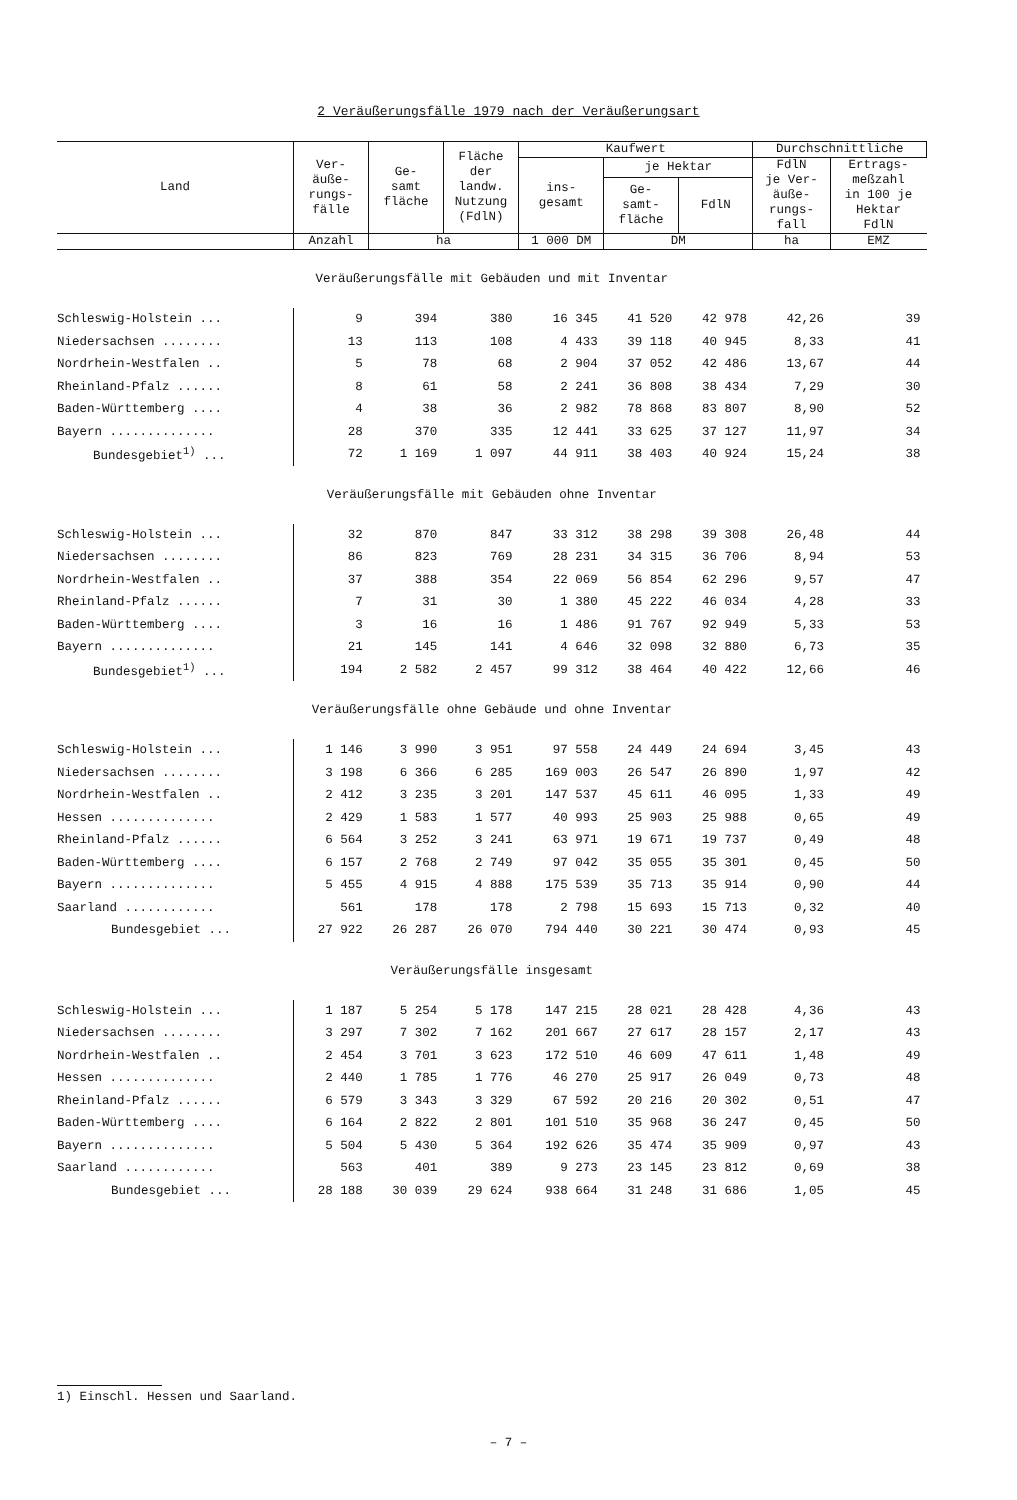2 Veräußerungsfälle 1979 nach der Veräußerungsart
| Land | Ver- äuße- rungs- fälle | Ge- samt fläche | Fläche der landw. Nutzung (FdlN) | Kaufwert | | | Durchschnittliche | |
| --- | --- | --- | --- | --- | --- | --- | --- | --- |
| | | | | ins- gesamt | je Hektar | | FdlN je Ver- äuße- rungs- fall | Ertrags- meßzahl in 100 je Hektar FdlN |
| | | | | | Ge- samt- fläche | FdlN | | |
| | Anzahl | ha | | 1 000 DM | DM | | ha | EMZ |
| Veräußerungsfälle mit Gebäuden und mit Inventar | | | | | | | | |
| Schleswig-Holstein ... | 9 | 394 | 380 | 16 345 | 41 520 | 42 978 | 42,26 | 39 |
| Niedersachsen ........ | 13 | 113 | 108 | 4 433 | 39 118 | 40 945 | 8,33 | 41 |
| Nordrhein-Westfalen .. | 5 | 78 | 68 | 2 904 | 37 052 | 42 486 | 13,67 | 44 |
| Rheinland-Pfalz ...... | 8 | 61 | 58 | 2 241 | 36 808 | 38 434 | 7,29 | 30 |
| Baden-Württemberg .... | 4 | 38 | 36 | 2 982 | 78 868 | 83 807 | 8,90 | 52 |
| Bayern .............. | 28 | 370 | 335 | 12 441 | 33 625 | 37 127 | 11,97 | 34 |
| Bundesgebiet<sup>1)</sup> ... | 72 | 1 169 | 1 097 | 44 911 | 38 403 | 40 924 | 15,24 | 38 |
| Veräußerungsfälle mit Gebäuden ohne Inventar | | | | | | | | |
| Schleswig-Holstein ... | 32 | 870 | 847 | 33 312 | 38 298 | 39 308 | 26,48 | 44 |
| Niedersachsen ........ | 86 | 823 | 769 | 28 231 | 34 315 | 36 706 | 8,94 | 53 |
| Nordrhein-Westfalen .. | 37 | 388 | 354 | 22 069 | 56 854 | 62 296 | 9,57 | 47 |
| Rheinland-Pfalz ...... | 7 | 31 | 30 | 1 380 | 45 222 | 46 034 | 4,28 | 33 |
| Baden-Württemberg .... | 3 | 16 | 16 | 1 486 | 91 767 | 92 949 | 5,33 | 53 |
| Bayern .............. | 21 | 145 | 141 | 4 646 | 32 098 | 32 880 | 6,73 | 35 |
| Bundesgebiet<sup>1)</sup> ... | 194 | 2 582 | 2 457 | 99 312 | 38 464 | 40 422 | 12,66 | 46 |
| Veräußerungsfälle ohne Gebäude und ohne Inventar | | | | | | | | |
| Schleswig-Holstein ... | 1 146 | 3 990 | 3 951 | 97 558 | 24 449 | 24 694 | 3,45 | 43 |
| Niedersachsen ........ | 3 198 | 6 366 | 6 285 | 169 003 | 26 547 | 26 890 | 1,97 | 42 |
| Nordrhein-Westfalen .. | 2 412 | 3 235 | 3 201 | 147 537 | 45 611 | 46 095 | 1,33 | 49 |
| Hessen .............. | 2 429 | 1 583 | 1 577 | 40 993 | 25 903 | 25 988 | 0,65 | 49 |
| Rheinland-Pfalz ...... | 6 564 | 3 252 | 3 241 | 63 971 | 19 671 | 19 737 | 0,49 | 48 |
| Baden-Württemberg .... | 6 157 | 2 768 | 2 749 | 97 042 | 35 055 | 35 301 | 0,45 | 50 |
| Bayern .............. | 5 455 | 4 915 | 4 888 | 175 539 | 35 713 | 35 914 | 0,90 | 44 |
| Saarland ............ | 561 | 178 | 178 | 2 798 | 15 693 | 15 713 | 0,32 | 40 |
| Bundesgebiet ... | 27 922 | 26 287 | 26 070 | 794 440 | 30 221 | 30 474 | 0,93 | 45 |
| Veräußerungsfälle insgesamt | | | | | | | | |
| Schleswig-Holstein ... | 1 187 | 5 254 | 5 178 | 147 215 | 28 021 | 28 428 | 4,36 | 43 |
| Niedersachsen ........ | 3 297 | 7 302 | 7 162 | 201 667 | 27 617 | 28 157 | 2,17 | 43 |
| Nordrhein-Westfalen .. | 2 454 | 3 701 | 3 623 | 172 510 | 46 609 | 47 611 | 1,48 | 49 |
| Hessen .............. | 2 440 | 1 785 | 1 776 | 46 270 | 25 917 | 26 049 | 0,73 | 48 |
| Rheinland-Pfalz ...... | 6 579 | 3 343 | 3 329 | 67 592 | 20 216 | 20 302 | 0,51 | 47 |
| Baden-Württemberg .... | 6 164 | 2 822 | 2 801 | 101 510 | 35 968 | 36 247 | 0,45 | 50 |
| Bayern .............. | 5 504 | 5 430 | 5 364 | 192 626 | 35 474 | 35 909 | 0,97 | 43 |
| Saarland ............ | 563 | 401 | 389 | 9 273 | 23 145 | 23 812 | 0,69 | 38 |
| Bundesgebiet ... | 28 188 | 30 039 | 29 624 | 938 664 | 31 248 | 31 686 | 1,05 | 45 |
1) Einschl. Hessen und Saarland.
– 7 –